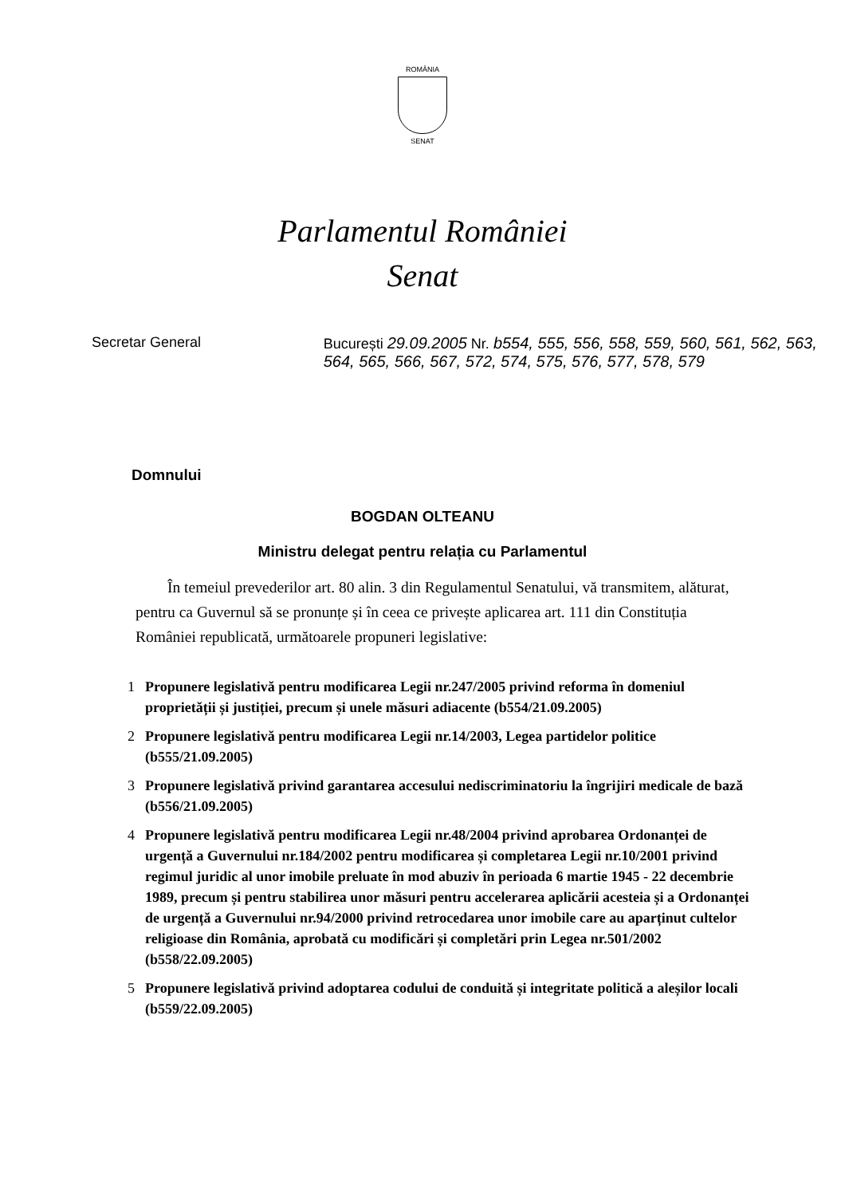ROMÂNIA
SENAT
Parlamentul României
Senat
Secretar General București 29.09.2005 Nr. b554, 555, 556, 558, 559, 560, 561, 562, 563, 564, 565, 566, 567, 572, 574, 575, 576, 577, 578, 579
Domnului
BOGDAN OLTEANU
Ministru delegat pentru relația cu Parlamentul
În temeiul prevederilor art. 80 alin. 3 din Regulamentul Senatului, vă transmitem, alăturat, pentru ca Guvernul să se pronunțe și în ceea ce privește aplicarea art. 111 din Constituția României republicată, următoarele propuneri legislative:
1 Propunere legislativă pentru modificarea Legii nr.247/2005 privind reforma în domeniul proprietății și justiției, precum și unele măsuri adiacente (b554/21.09.2005)
2 Propunere legislativă pentru modificarea Legii nr.14/2003, Legea partidelor politice (b555/21.09.2005)
3 Propunere legislativă privind garantarea accesului nediscriminatoriu la îngrijiri medicale de bază (b556/21.09.2005)
4 Propunere legislativă pentru modificarea Legii nr.48/2004 privind aprobarea Ordonanței de urgență a Guvernului nr.184/2002 pentru modificarea și completarea Legii nr.10/2001 privind regimul juridic al unor imobile preluate în mod abuziv în perioada 6 martie 1945 - 22 decembrie 1989, precum și pentru stabilirea unor măsuri pentru accelerarea aplicării acesteia și a Ordonanței de urgență a Guvernului nr.94/2000 privind retrocedarea unor imobile care au aparținut cultelor religioase din România, aprobată cu modificări și completări prin Legea nr.501/2002 (b558/22.09.2005)
5 Propunere legislativă privind adoptarea codului de conduită și integritate politică a aleșilor locali (b559/22.09.2005)